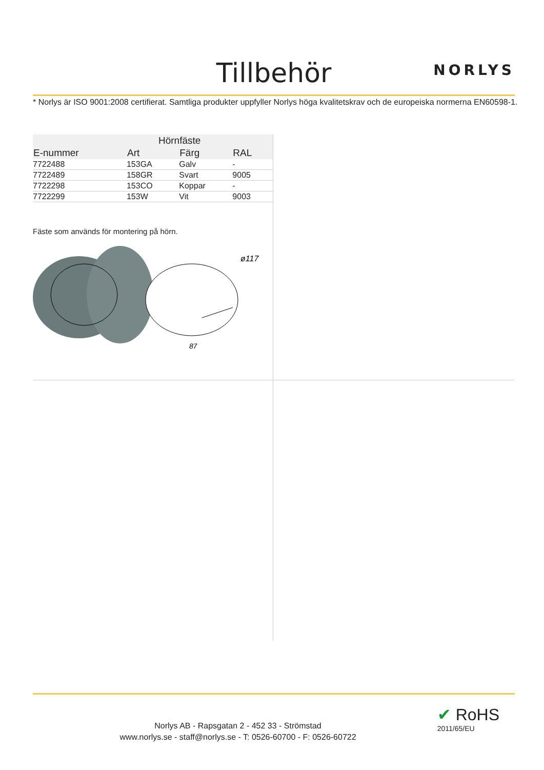Tillbehör NORLYS
* Norlys är ISO 9001:2008 certifierat. Samtliga produkter uppfyller Norlys höga kvalitetskrav och de europeiska normerna EN60598-1.
| | Hörnfäste | | |
| --- | --- | --- | --- |
| E-nummer | Art | Färg | RAL |
| 7722488 | 153GA | Galv | - |
| 7722489 | 158GR | Svart | 9005 |
| 7722298 | 153CO | Koppar | - |
| 7722299 | 153W | Vit | 9003 |
Fäste som används för montering på hörn.
87
ø117
Norlys AB - Rapsgatan 2 - 452 33 - Strömstad
www.norlys.se - staff@norlys.se - T: 0526-60700 - F: 0526-60722
✔ RoHS
2011/65/EU